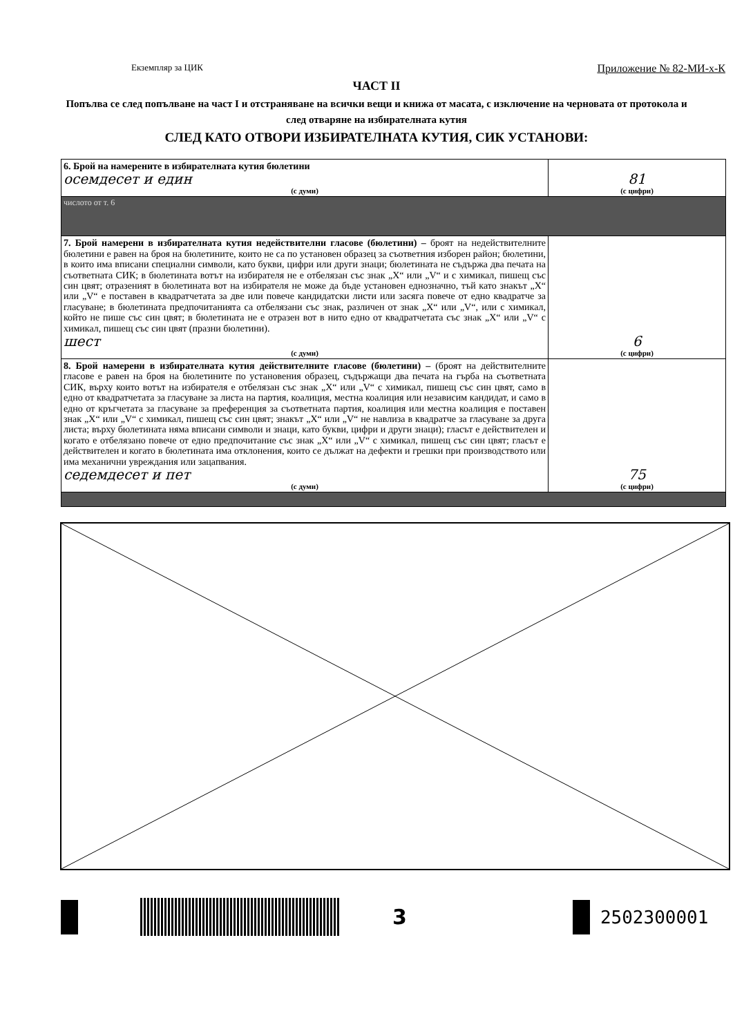Екземпляр за ЦИК Приложение № 82-МИ-х-К
ЧАСТ II
Попълва се след попълване на част I и отстраняване на всички вещи и книжа от масата, с изключение на черновата от протокола и след отваряне на избирателната кутия
СЛЕД КАТО ОТВОРИ ИЗБИРАТЕЛНАТА КУТИЯ, СИК УСТАНОВИ:
| 6. Брой на намерените в избирателната кутия бюлетини осемдесет и един (с думи) | 81 (с цифри) |
| числото от т. 6 | |
| 7. Брой намерени в избирателната кутия недействителни гласове (бюлетини) – броят на недействителните бюлетини е равен на броя на бюлетините, които не са по установен образец за съответния изборен район; бюлетини, в които има вписани специални символи, като букви, цифри или други знаци; бюлетината не съдържа два печата на съответната СИК; в бюлетината вотът на избирателя не е отбелязан със знак „X“ или „V“ и с химикал, пишещ със син цвят; отразеният в бюлетината вот на избирателя не може да бъде установен еднозначно, тъй като знакът „X“ или „V“ е поставен в квадратчетата за две или повече кандидатски листи или засяга повече от едно квадратче за гласуване; в бюлетината предпочитанията са отбелязани със знак, различен от знак „X“ или „V“, или с химикал, който не пише със син цвят; в бюлетината не е отразен вот в нито едно от квадратчетата със знак „X“ или „V“ с химикал, пишещ със син цвят (празни бюлетини). шест (с думи) | 6 (с цифри) |
| 8. Брой намерени в избирателната кутия действителните гласове (бюлетини) – (броят на действителните гласове е равен на броя на бюлетините по установения образец, съдържащи два печата на гърба на съответната СИК, върху които вотът на избирателя е отбелязан със знак „X“ или „V“ с химикал, пишещ със син цвят, само в едно от квадратчетата за гласуване за листа на партия, коалиция, местна коалиция или независим кандидат, и само в едно от кръгчетата за гласуване за преференция за съответната партия, коалиция или местна коалиция е поставен знак „X“ или „V“ с химикал, пишещ със син цвят; знакът „X“ или „V“ не навлиза в квадратче за гласуване за друга листа; върху бюлетината няма вписани символи и знаци, като букви, цифри и други знаци); гласът е действителен и когато е отбелязано повече от едно предпочитание със знак „X“ или „V“ с химикал, пишещ със син цвят; гласът е действителен и когато в бюлетината има отклонения, които се дължат на дефекти и грешки при производството или има механични увреждания или зацапвания. седемдесет и пет (с думи) | 75 (с цифри) |
3 2502300001